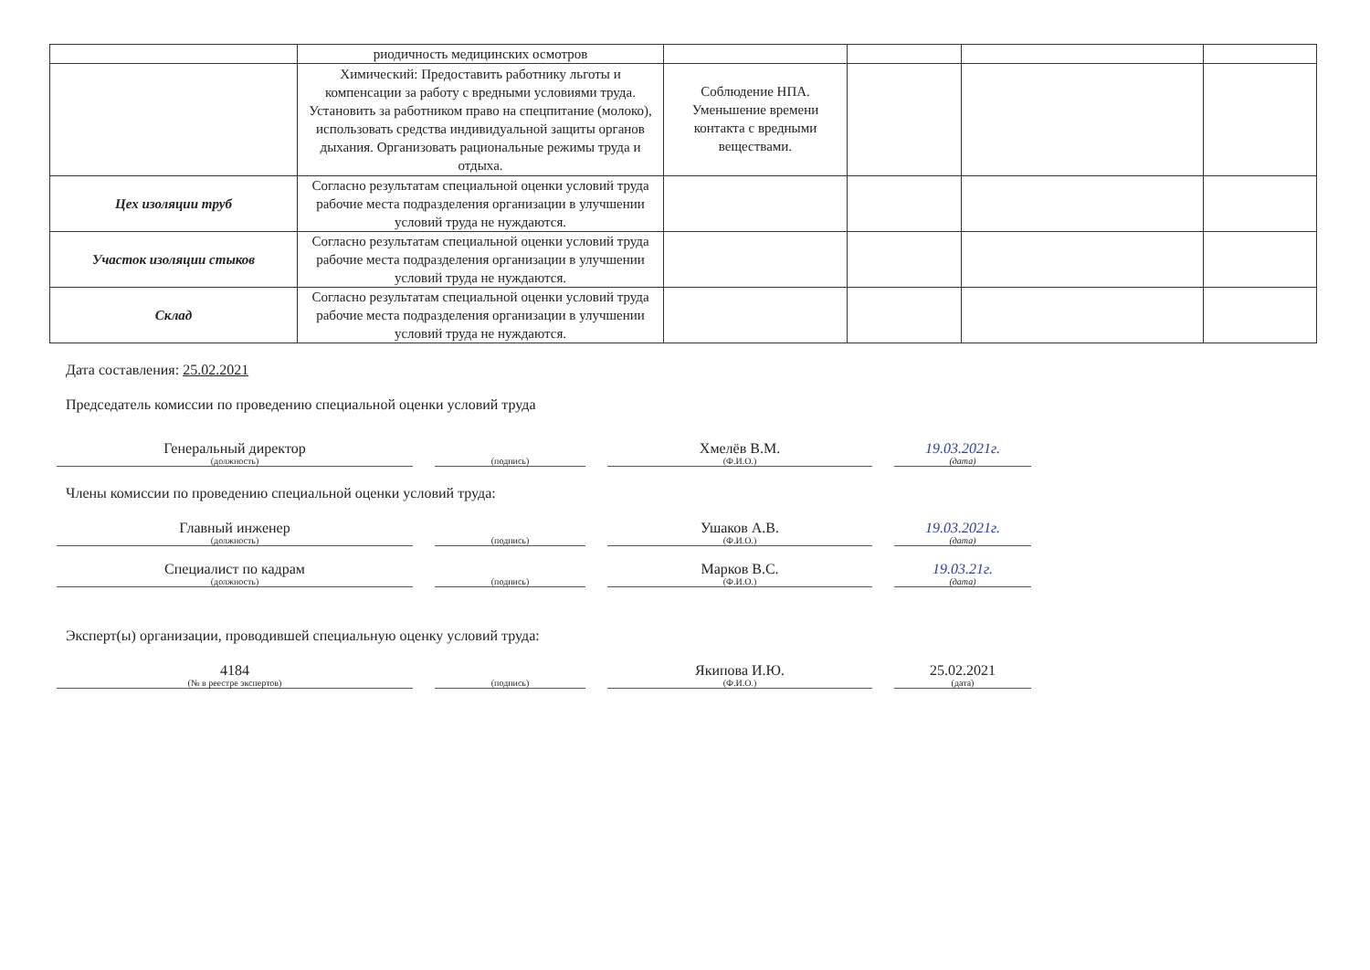| | риодичность медицинских осмотров | | | | |
| | Химический: Предоставить работнику льготы и компенсации за работу с вредными условиями труда. Установить за работником право на спецпитание (молоко), использовать средства индивидуальной защиты органов дыхания. Организовать рациональные режимы труда и отдыха. | Соблюдение НПА. Уменьшение времени контакта с вредными веществами. | | | |
| Цех изоляции труб | Согласно результатам специальной оценки условий труда рабочие места подразделения организации в улучшении условий труда не нуждаются. | | | | |
| Участок изоляции стыков | Согласно результатам специальной оценки условий труда рабочие места подразделения организации в улучшении условий труда не нуждаются. | | | | |
| Склад | Согласно результатам специальной оценки условий труда рабочие места подразделения организации в улучшении условий труда не нуждаются. | | | | |
Дата составления: 25.02.2021
Председатель комиссии по проведению специальной оценки условий труда
Генеральный директор
(должность)
(подпись)
Хмелёв В.М.
(Ф.И.О.)
19.03.2021г.
(дата)
Члены комиссии по проведению специальной оценки условий труда:
Главный инженер
(должность)
(подпись)
Ушаков А.В.
(Ф.И.О.)
19.03.2021г.
(дата)
Специалист по кадрам
(должность)
(подпись)
Марков В.С.
(Ф.И.О.)
19.03.21г.
(дата)
Эксперт(ы) организации, проводившей специальную оценку условий труда:
4184
(№ в реестре экспертов)
(подпись)
Якипова И.Ю.
(Ф.И.О.)
25.02.2021
(дата)